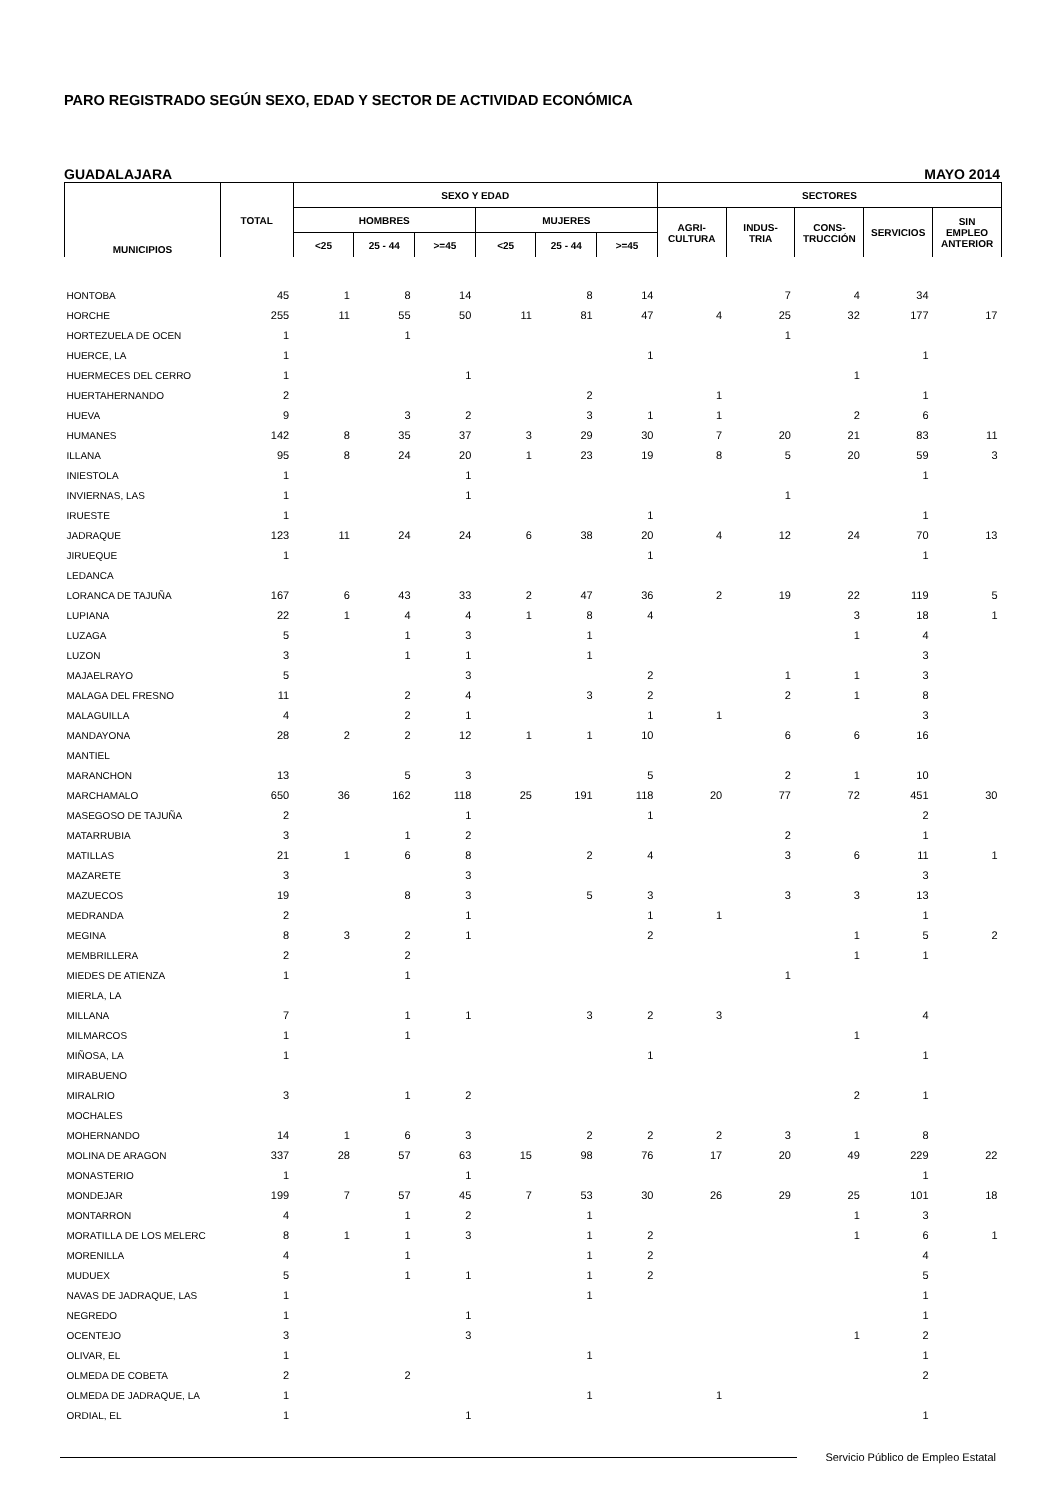PARO REGISTRADO SEGÚN SEXO, EDAD Y SECTOR DE ACTIVIDAD ECONÓMICA
GUADALAJARA MAYO 2014
| MUNICIPIOS | TOTAL | SEXO Y EDAD | | | | | | SECTORES | | | | |
| --- | --- | --- | --- | --- | --- | --- | --- | --- | --- | --- | --- | --- |
| | | HOMBRES | | | MUJERES | | | AGRI- CULTURA | INDUS- TRIA | CONS- TRUCCIÓN | SERVICIOS | SIN EMPLEO ANTERIOR |
| | | <25 | 25 - 44 | >=45 | <25 | 25 - 44 | >=45 | | | | | |
| HONTOBA | 45 | 1 | 8 | 14 | | 8 | 14 | | 7 | 4 | 34 | |
| HORCHE | 255 | 11 | 55 | 50 | 11 | 81 | 47 | 4 | 25 | 32 | 177 | 17 |
| HORTEZUELA DE OCEN | 1 | | 1 | | | | | | 1 | | | |
| HUERCE, LA | 1 | | | | | | 1 | | | | 1 | |
| HUERMECES DEL CERRO | 1 | | | 1 | | | | | | 1 | | |
| HUERTAHERNANDO | 2 | | | | | 2 | | 1 | | | 1 | |
| HUEVA | 9 | | 3 | 2 | | 3 | 1 | 1 | | 2 | 6 | |
| HUMANES | 142 | 8 | 35 | 37 | 3 | 29 | 30 | 7 | 20 | 21 | 83 | 11 |
| ILLANA | 95 | 8 | 24 | 20 | 1 | 23 | 19 | 8 | 5 | 20 | 59 | 3 |
| INIESTOLA | 1 | | | 1 | | | | | | | 1 | |
| INVIERNAS, LAS | 1 | | | 1 | | | | | 1 | | | |
| IRUESTE | 1 | | | | | | 1 | | | | 1 | |
| JADRAQUE | 123 | 11 | 24 | 24 | 6 | 38 | 20 | 4 | 12 | 24 | 70 | 13 |
| JIRUEQUE | 1 | | | | | | 1 | | | | 1 | |
| LEDANCA | | | | | | | | | | | | |
| LORANCA DE TAJUÑA | 167 | 6 | 43 | 33 | 2 | 47 | 36 | 2 | 19 | 22 | 119 | 5 |
| LUPIANA | 22 | 1 | 4 | 4 | 1 | 8 | 4 | | | 3 | 18 | 1 |
| LUZAGA | 5 | | 1 | 3 | | 1 | | | | 1 | 4 | |
| LUZON | 3 | | 1 | 1 | | 1 | | | | | 3 | |
| MAJAELRAYO | 5 | | | 3 | | | 2 | | 1 | 1 | 3 | |
| MALAGA DEL FRESNO | 11 | | 2 | 4 | | 3 | 2 | | 2 | 1 | 8 | |
| MALAGUILLA | 4 | | 2 | 1 | | | 1 | 1 | | | 3 | |
| MANDAYONA | 28 | 2 | 2 | 12 | 1 | 1 | 10 | | 6 | 6 | 16 | |
| MANTIEL | | | | | | | | | | | | |
| MARANCHON | 13 | | 5 | 3 | | | 5 | | 2 | 1 | 10 | |
| MARCHAMALO | 650 | 36 | 162 | 118 | 25 | 191 | 118 | 20 | 77 | 72 | 451 | 30 |
| MASEGOSO DE TAJUÑA | 2 | | | 1 | | | 1 | | | | 2 | |
| MATARRUBIA | 3 | | 1 | 2 | | | | | 2 | | 1 | |
| MATILLAS | 21 | 1 | 6 | 8 | | 2 | 4 | | 3 | 6 | 11 | 1 |
| MAZARETE | 3 | | | 3 | | | | | | | 3 | |
| MAZUECOS | 19 | | 8 | 3 | | 5 | 3 | | 3 | 3 | 13 | |
| MEDRANDA | 2 | | | 1 | | | 1 | 1 | | | 1 | |
| MEGINA | 8 | 3 | 2 | 1 | | | 2 | | | 1 | 5 | 2 |
| MEMBRILLERA | 2 | | 2 | | | | | | | 1 | 1 | |
| MIEDES DE ATIENZA | 1 | | 1 | | | | | | 1 | | | |
| MIERLA, LA | | | | | | | | | | | | |
| MILLANA | 7 | | 1 | 1 | | 3 | 2 | 3 | | | 4 | |
| MILMARCOS | 1 | | 1 | | | | | | | 1 | | |
| MIÑOSA, LA | 1 | | | | | | 1 | | | | 1 | |
| MIRABUENO | | | | | | | | | | | | |
| MIRALRIO | 3 | | 1 | 2 | | | | | | 2 | 1 | |
| MOCHALES | | | | | | | | | | | | |
| MOHERNANDO | 14 | 1 | 6 | 3 | | 2 | 2 | 2 | 3 | 1 | 8 | |
| MOLINA DE ARAGON | 337 | 28 | 57 | 63 | 15 | 98 | 76 | 17 | 20 | 49 | 229 | 22 |
| MONASTERIO | 1 | | | 1 | | | | | | | 1 | |
| MONDEJAR | 199 | 7 | 57 | 45 | 7 | 53 | 30 | 26 | 29 | 25 | 101 | 18 |
| MONTARRON | 4 | | 1 | 2 | | 1 | | | | 1 | 3 | |
| MORATILLA DE LOS MELERC | 8 | 1 | 1 | 3 | | 1 | 2 | | | 1 | 6 | 1 |
| MORENILLA | 4 | | 1 | | | 1 | 2 | | | | 4 | |
| MUDUEX | 5 | | 1 | 1 | | 1 | 2 | | | | 5 | |
| NAVAS DE JADRAQUE, LAS | 1 | | | | | 1 | | | | | 1 | |
| NEGREDO | 1 | | | 1 | | | | | | | 1 | |
| OCENTEJO | 3 | | | 3 | | | | | | 1 | 2 | |
| OLIVAR, EL | 1 | | | | | 1 | | | | | 1 | |
| OLMEDA DE COBETA | 2 | | 2 | | | | | | | | 2 | |
| OLMEDA DE JADRAQUE, LA | 1 | | | | | 1 | | 1 | | | | |
| ORDIAL, EL | 1 | | | 1 | | | | | | | 1 | |
Servicio Público de Empleo Estatal